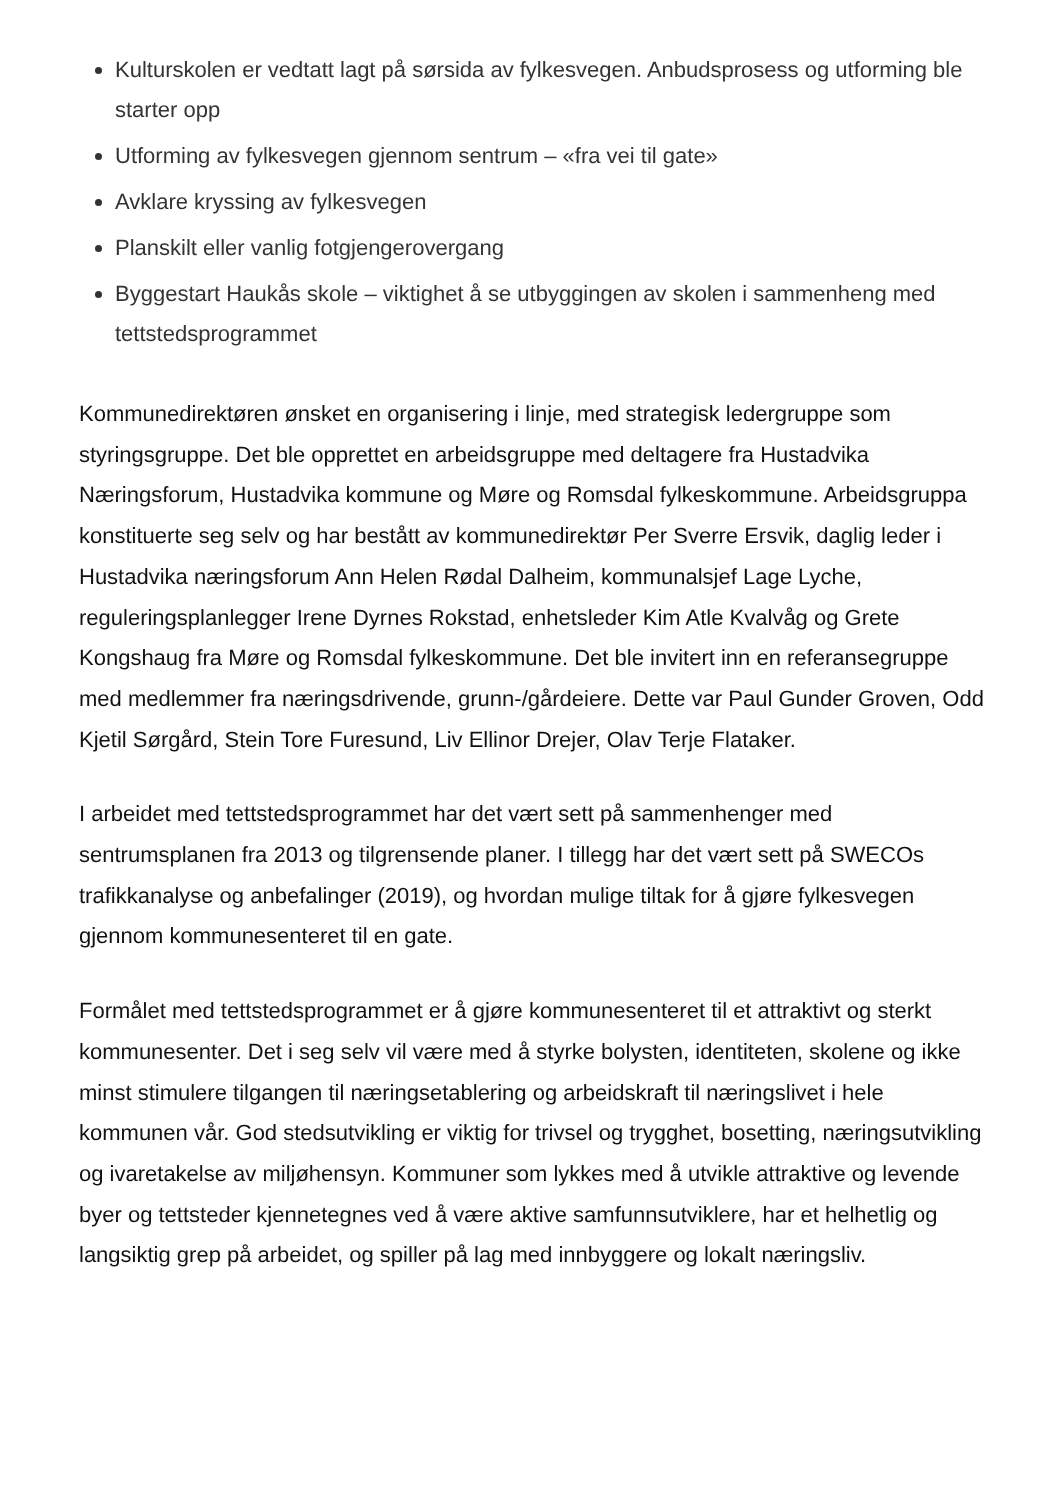Kulturskolen er vedtatt lagt på sørsida av fylkesvegen. Anbudsprosess og utforming ble starter opp
Utforming av fylkesvegen gjennom sentrum – «fra vei til gate»
Avklare kryssing av fylkesvegen
Planskilt eller vanlig fotgjengerovergang
Byggestart Haukås skole – viktighet å se utbyggingen av skolen i sammenheng med tettstedsprogrammet
Kommunedirektøren ønsket en organisering i linje, med strategisk ledergruppe som styringsgruppe. Det ble opprettet en arbeidsgruppe med deltagere fra Hustadvika Næringsforum, Hustadvika kommune og Møre og Romsdal fylkeskommune. Arbeidsgruppa konstituerte seg selv og har bestått av kommunedirektør Per Sverre Ersvik, daglig leder i Hustadvika næringsforum Ann Helen Rødal Dalheim, kommunalsjef Lage Lyche, reguleringsplanlegger Irene Dyrnes Rokstad, enhetsleder Kim Atle Kvalvåg og Grete Kongshaug fra Møre og Romsdal fylkeskommune. Det ble invitert inn en referansegruppe med medlemmer fra næringsdrivende, grunn-/gårdeiere. Dette var Paul Gunder Groven, Odd Kjetil Sørgård, Stein Tore Furesund, Liv Ellinor Drejer, Olav Terje Flataker.
I arbeidet med tettstedsprogrammet har det vært sett på sammenhenger med sentrumsplanen fra 2013 og tilgrensende planer. I tillegg har det vært sett på SWECOs trafikkanalyse og anbefalinger (2019), og hvordan mulige tiltak for å gjøre fylkesvegen gjennom kommunesenteret til en gate.
Formålet med tettstedsprogrammet er å gjøre kommunesenteret til et attraktivt og sterkt kommunesenter. Det i seg selv vil være med å styrke bolysten, identiteten, skolene og ikke minst stimulere tilgangen til næringsetablering og arbeidskraft til næringslivet i hele kommunen vår. God stedsutvikling er viktig for trivsel og trygghet, bosetting, næringsutvikling og ivaretakelse av miljøhensyn. Kommuner som lykkes med å utvikle attraktive og levende byer og tettsteder kjennetegnes ved å være aktive samfunnsutviklere, har et helhetlig og langsiktig grep på arbeidet, og spiller på lag med innbyggere og lokalt næringsliv.